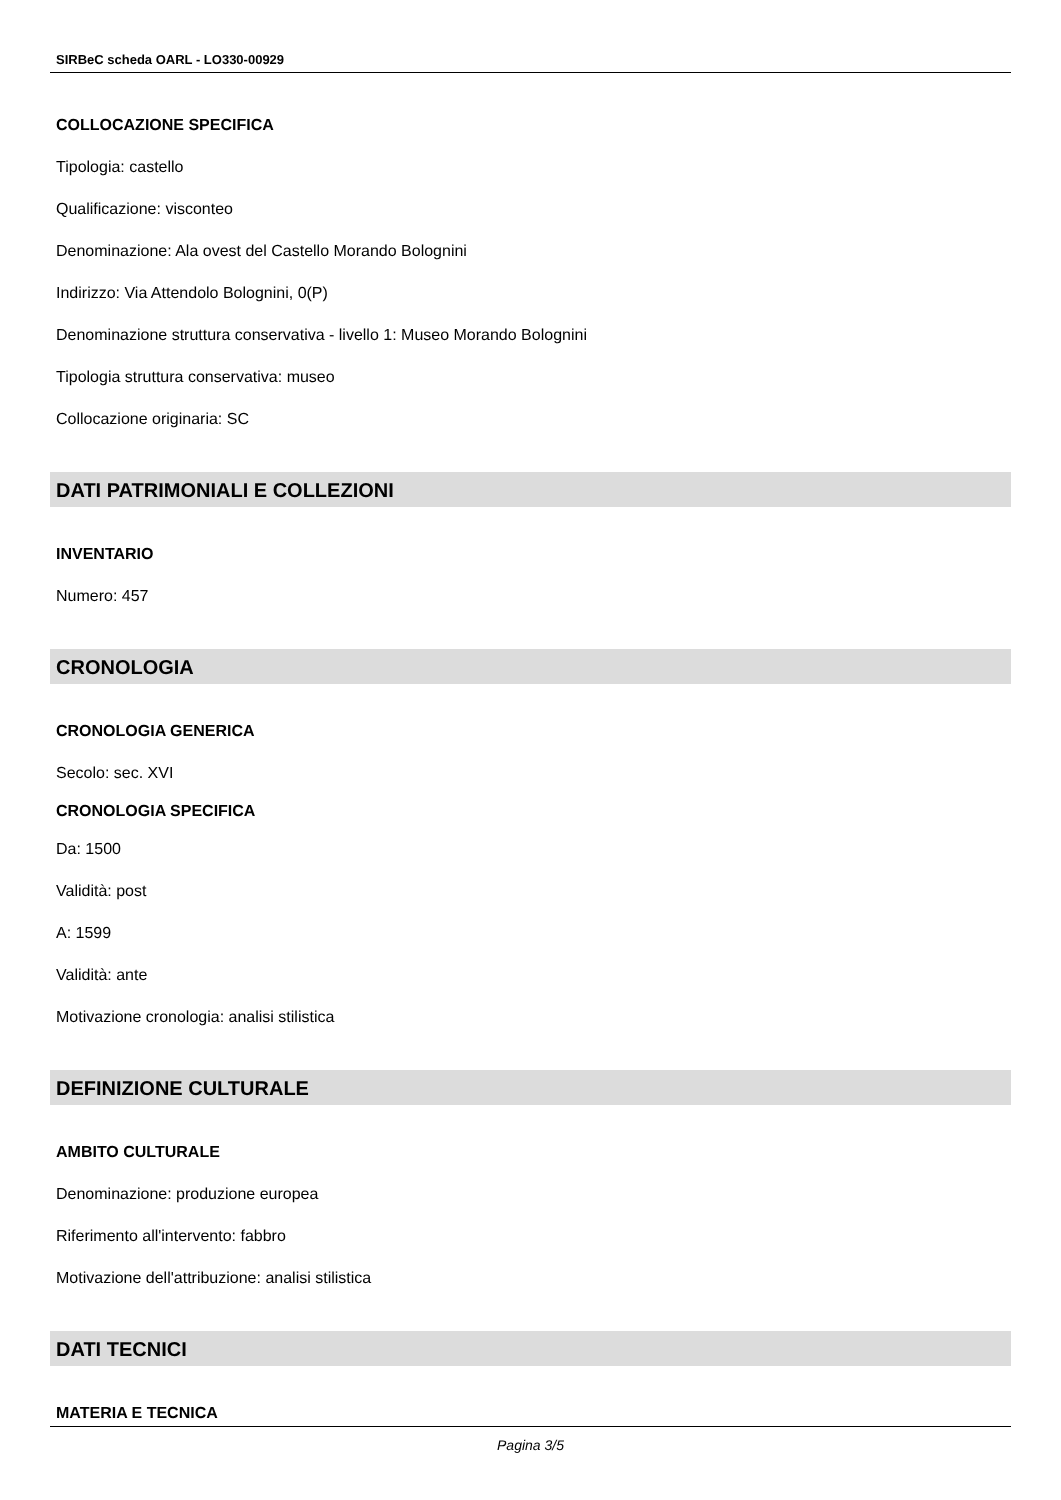SIRBeC scheda OARL - LO330-00929
COLLOCAZIONE SPECIFICA
Tipologia: castello
Qualificazione: visconteo
Denominazione: Ala ovest del Castello Morando Bolognini
Indirizzo: Via Attendolo Bolognini, 0(P)
Denominazione struttura conservativa - livello 1: Museo Morando Bolognini
Tipologia struttura conservativa: museo
Collocazione originaria: SC
DATI PATRIMONIALI E COLLEZIONI
INVENTARIO
Numero: 457
CRONOLOGIA
CRONOLOGIA GENERICA
Secolo: sec. XVI
CRONOLOGIA SPECIFICA
Da: 1500
Validità: post
A: 1599
Validità: ante
Motivazione cronologia: analisi stilistica
DEFINIZIONE CULTURALE
AMBITO CULTURALE
Denominazione: produzione europea
Riferimento all'intervento: fabbro
Motivazione dell'attribuzione: analisi stilistica
DATI TECNICI
MATERIA E TECNICA
Pagina 3/5